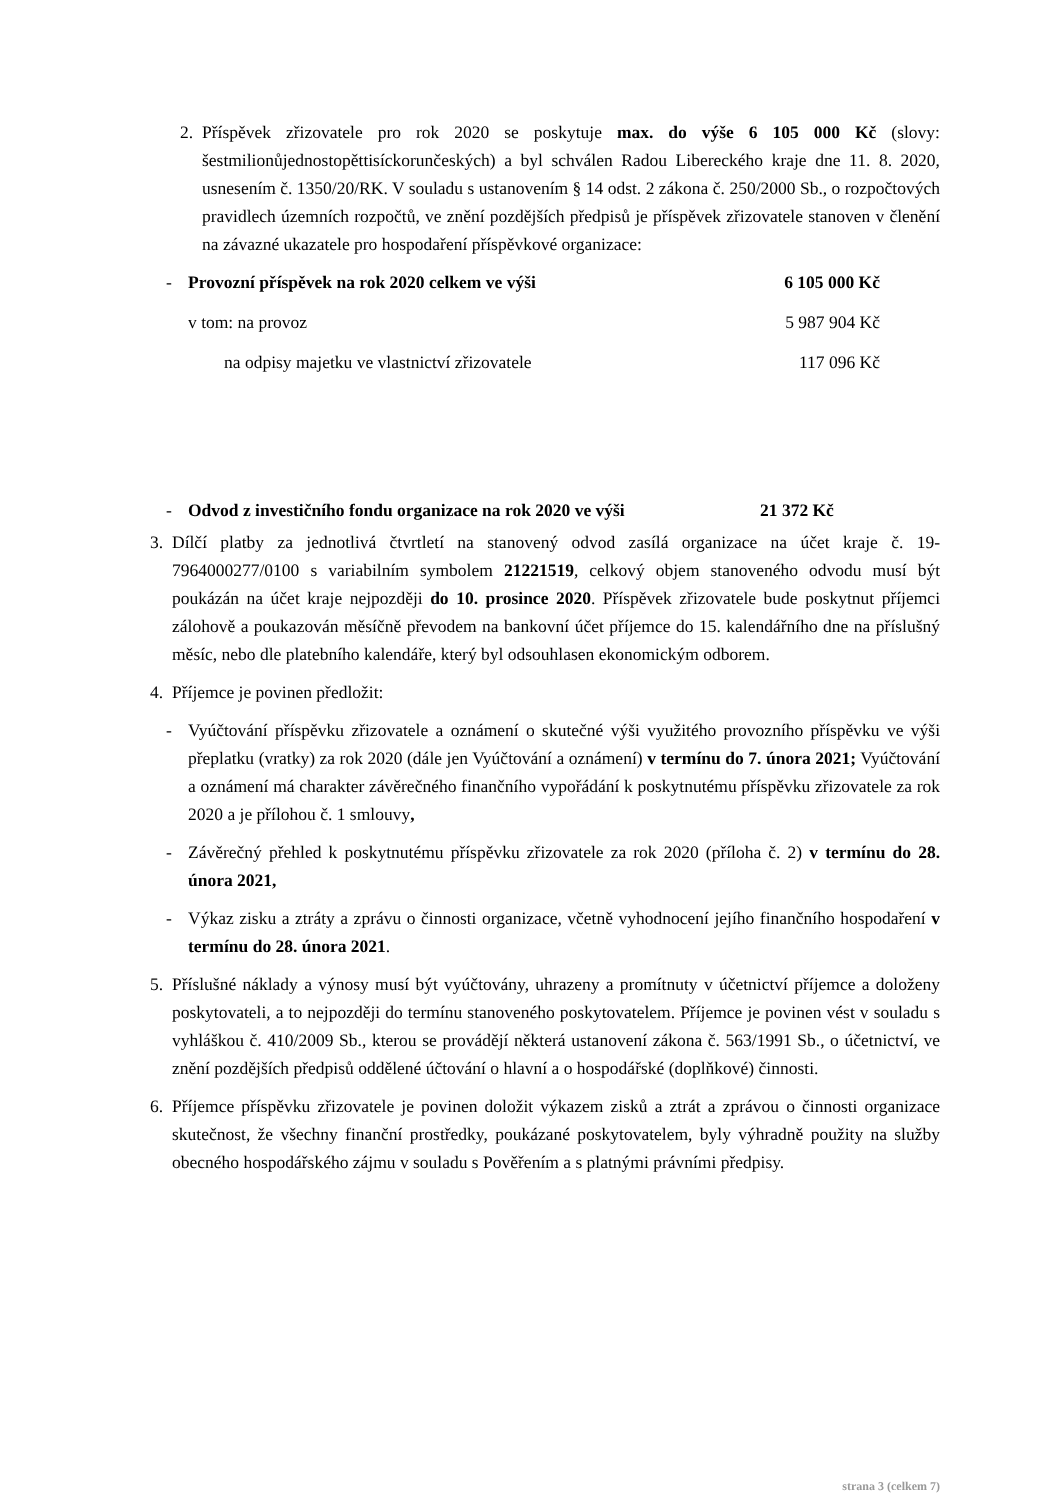2. Příspěvek zřizovatele pro rok 2020 se poskytuje max. do výše 6 105 000 Kč (slovy: šestmilionůjednostopěttisíckorunčeských) a byl schválen Radou Libereckého kraje dne 11. 8. 2020, usnesením č. 1350/20/RK. V souladu s ustanovením § 14 odst. 2 zákona č. 250/2000 Sb., o rozpočtových pravidlech územních rozpočtů, ve znění pozdějších předpisů je příspěvek zřizovatele stanoven v členění na závazné ukazatele pro hospodaření příspěvkové organizace:
- Provozní příspěvek na rok 2020 celkem ve výši 6 105 000 Kč
v tom: na provoz 5 987 904 Kč
na odpisy majetku ve vlastnictví zřizovatele 117 096 Kč
- Odvod z investičního fondu organizace na rok 2020 ve výši 21 372 Kč
3. Dílčí platby za jednotlivá čtvrtletí na stanovený odvod zasílá organizace na účet kraje č. 19-7964000277/0100 s variabilním symbolem 21221519, celkový objem stanoveného odvodu musí být poukázán na účet kraje nejpozději do 10. prosince 2020. Příspěvek zřizovatele bude poskytnut příjemci zálohově a poukazován měsíčně převodem na bankovní účet příjemce do 15. kalendářního dne na příslušný měsíc, nebo dle platebního kalendáře, který byl odsouhlasen ekonomickým odborem.
4. Příjemce je povinen předložit:
- Vyúčtování příspěvku zřizovatele a oznámení o skutečné výši využitého provozního příspěvku ve výši přeplatku (vratky) za rok 2020 (dále jen Vyúčtování a oznámení) v termínu do 7. února 2021; Vyúčtování a oznámení má charakter závěrečného finančního vypořádání k poskytnutému příspěvku zřizovatele za rok 2020 a je přílohou č. 1 smlouvy,
- Závěrečný přehled k poskytnutému příspěvku zřizovatele za rok 2020 (příloha č. 2) v termínu do 28. února 2021,
- Výkaz zisku a ztráty a zprávu o činnosti organizace, včetně vyhodnocení jejího finančního hospodaření v termínu do 28. února 2021.
5. Příslušné náklady a výnosy musí být vyúčtovány, uhrazeny a promítnuty v účetnictví příjemce a doloženy poskytovateli, a to nejpozději do termínu stanoveného poskytovatelem. Příjemce je povinen vést v souladu s vyhláškou č. 410/2009 Sb., kterou se provádějí některá ustanovení zákona č. 563/1991 Sb., o účetnictví, ve znění pozdějších předpisů oddělené účtování o hlavní a o hospodářské (doplňkové) činnosti.
6. Příjemce příspěvku zřizovatele je povinen doložit výkazem zisků a ztrát a zprávou o činnosti organizace skutečnost, že všechny finanční prostředky, poukázané poskytovatelem, byly výhradně použity na služby obecného hospodářského zájmu v souladu s Pověřením a s platnými právními předpisy.
strana 3 (celkem 7)